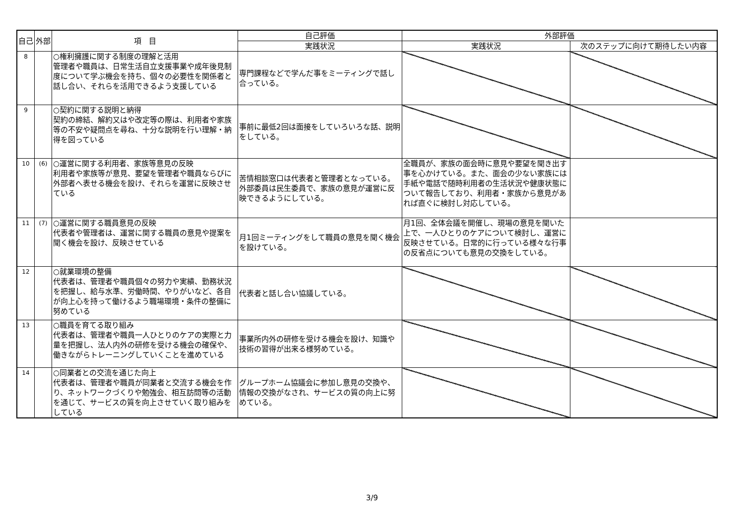| 自己 | 外部 | 項 目 | 自己評価 | 外部評価 | |
| --- | --- | --- | --- | --- | --- |
| | | | 実践状況 | 実践状況 | 次のステップに向けて期待したい内容 |
| 8 | | ○権利擁護に関する制度の理解と活用 管理者や職員は、日常生活自立支援事業や成年後見制度について学ぶ機会を持ち、個々の必要性を関係者と話し合い、それらを活用できるよう支援している | 専門課程などで学んだ事をミーティングで話し合っている。 | | |
| 9 | | ○契約に関する説明と納得 契約の締結、解約又はや改定等の際は、利用者や家族等の不安や疑問点を尋ね、十分な説明を行い理解・納得を図っている | 事前に最低2回は面接をしていろいろな話、説明をしている。 | | |
| 10 | (6) | ○運営に関する利用者、家族等意見の反映 利用者や家族等が意見、要望を管理者や職員ならびに外部者へ表せる機会を設け、それらを運営に反映させている | 苦情相談窓口は代表者と管理者となっている。外部委員は民生委員で、家族の意見が運営に反映できるようにしている。 | 全職員が、家族の面会時に意見や要望を聞き出す事を心かけている。また、面会の少ない家族には手紙や電話で随時利用者の生活状況や健康状態について報告しており、利用者・家族から意見があれば直ぐに検討し対応している。 | |
| 11 | (7) | ○運営に関する職員意見の反映 代表者や管理者は、運営に関する職員の意見や提案を聞く機会を設け、反映させている | 月1回ミーティングをして職員の意見を聞く機会を設けている。 | 月1回、全体会議を開催し、現場の意見を聞いた上で、一人ひとりのケアについて検討し、運営に反映させている。日常的に行っている様々な行事の反省点についても意見の交換をしている。 | |
| 12 | | ○就業環境の整備 代表者は、管理者や職員個々の努力や実績、勤務状況を把握し、給与水準、労働時間、やりがいなど、各自が向上心を持って働けるよう職場環境・条件の整備に努めている | 代表者と話し合い協議している。 | | |
| 13 | | ○職員を育てる取り組み 代表者は、管理者や職員一人ひとりのケアの実際と力量を把握し、法人内外の研修を受ける機会の確保や、働きながらトレーニングしていくことを進めている | 事業所内外の研修を受ける機会を設け、知識や技術の習得が出来る様努めている。 | | |
| 14 | | ○同業者との交流を通じた向上 代表者は、管理者や職員が同業者と交流する機会を作り、ネットワークづくりや勉強会、相互訪問等の活動を通じて、サービスの質を向上させていく取り組みをしている | グループホーム協議会に参加し意見の交換や、情報の交換がなされ、サービスの質の向上に努めている。 | | |
3/9